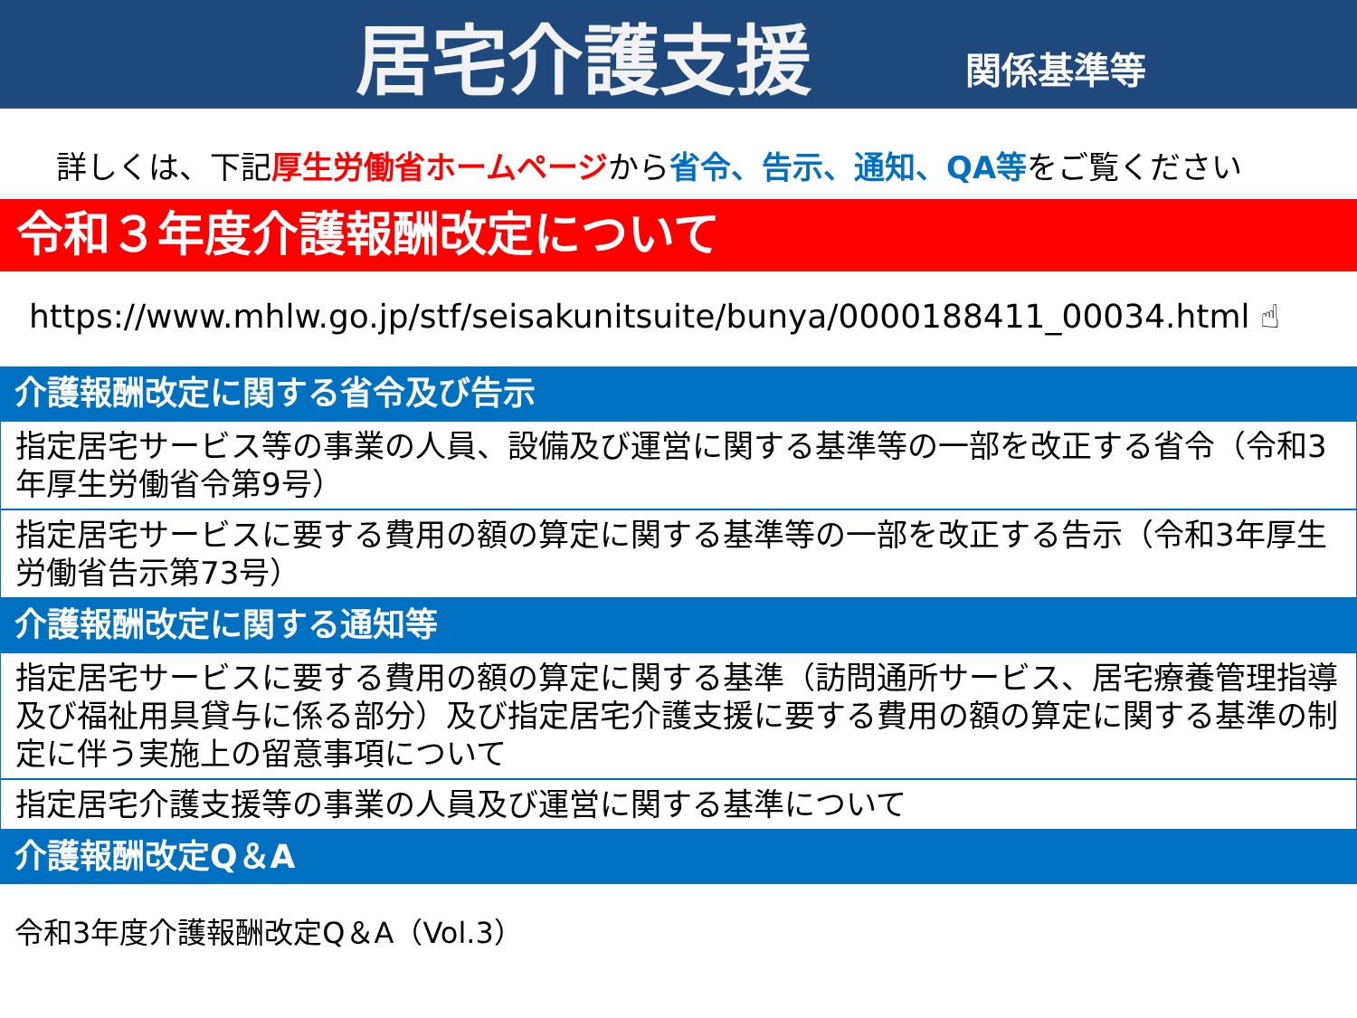居宅介護支援
関係基準等
詳しくは、下記厚生労働省ホームページから省令、告示、通知、QA等をご覧ください
令和３年度介護報酬改定について
https://www.mhlw.go.jp/stf/seisakunitsuite/bunya/0000188411_00034.html ☝
介護報酬改定に関する省令及び告示
指定居宅サービス等の事業の人員、設備及び運営に関する基準等の一部を改正する省令（令和3年厚生労働省令第9号）
指定居宅サービスに要する費用の額の算定に関する基準等の一部を改正する告示（令和3年厚生労働省告示第73号）
介護報酬改定に関する通知等
指定居宅サービスに要する費用の額の算定に関する基準（訪問通所サービス、居宅療養管理指導及び福祉用具貸与に係る部分）及び指定居宅介護支援に要する費用の額の算定に関する基準の制定に伴う実施上の留意事項について
指定居宅介護支援等の事業の人員及び運営に関する基準について
介護報酬改定Q＆A
令和3年度介護報酬改定Q＆A（Vol.3）